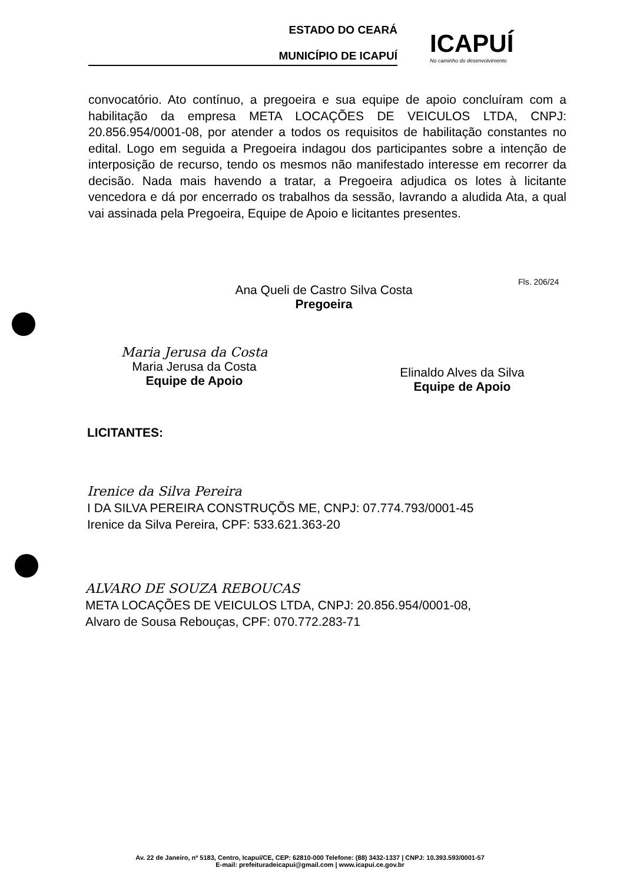ESTADO DO CEARÁ
MUNICÍPIO DE ICAPUÍ
ICAPUÍ
No caminho do desenvolvimento
convocatório. Ato contínuo, a pregoeira e sua equipe de apoio concluíram com a habilitação da empresa META LOCAÇÕES DE VEICULOS LTDA, CNPJ: 20.856.954/0001-08, por atender a todos os requisitos de habilitação constantes no edital. Logo em seguida a Pregoeira indagou dos participantes sobre a intenção de interposição de recurso, tendo os mesmos não manifestado interesse em recorrer da decisão. Nada mais havendo a tratar, a Pregoeira adjudica os lotes à licitante vencedora e dá por encerrado os trabalhos da sessão, lavrando a aludida Ata, a qual vai assinada pela Pregoeira, Equipe de Apoio e licitantes presentes.
Ana Queli de Castro Silva Costa
Pregoeira
Fls. 206/24
Maria Jerusa da Costa
Maria Jerusa da Costa
Equipe de Apoio
Elinaldo Alves da Silva
Equipe de Apoio
LICITANTES:
Irenice da Silva Pereira
I DA SILVA PEREIRA CONSTRUÇÕS ME, CNPJ: 07.774.793/0001-45
Irenice da Silva Pereira, CPF: 533.621.363-20
ALVARO DE SOUZA REBOUCAS
META LOCAÇÕES DE VEICULOS LTDA, CNPJ: 20.856.954/0001-08,
Alvaro de Sousa Rebouças, CPF: 070.772.283-71
Av. 22 de Janeiro, nº 5183, Centro, Icapuí/CE, CEP: 62810-000 Telefone: (88) 3432-1337 | CNPJ: 10.393.593/0001-57
E-mail: prefeituradeicapui@gmail.com | www.icapui.ce.gov.br